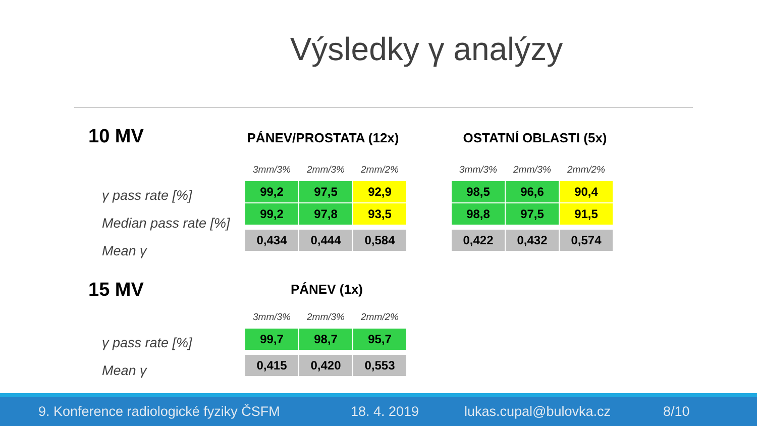Výsledky γ analýzy
10 MV PÁNEV/PROSTATA (12x) OSTATNÍ OBLASTI (5x)
γ pass rate [%]
Median pass rate [%]
Mean γ
| 3mm/3% | 2mm/3% | 2mm/2% |
| --- | --- | --- |
| 99,2 | 97,5 | 92,9 |
| 99,2 | 97,8 | 93,5 |
| 0,434 | 0,444 | 0,584 |
| 3mm/3% | 2mm/3% | 2mm/2% |
| --- | --- | --- |
| 98,5 | 96,6 | 90,4 |
| 98,8 | 97,5 | 91,5 |
| 0,422 | 0,432 | 0,574 |
15 MV PÁNEV (1x)
γ pass rate [%]
Mean γ
| 3mm/3% | 2mm/3% | 2mm/2% |
| --- | --- | --- |
| 99,7 | 98,7 | 95,7 |
| 0,415 | 0,420 | 0,553 |
9. Konference radiologické fyziky ČSFM 18. 4. 2019 lukas.cupal@bulovka.cz 8/10